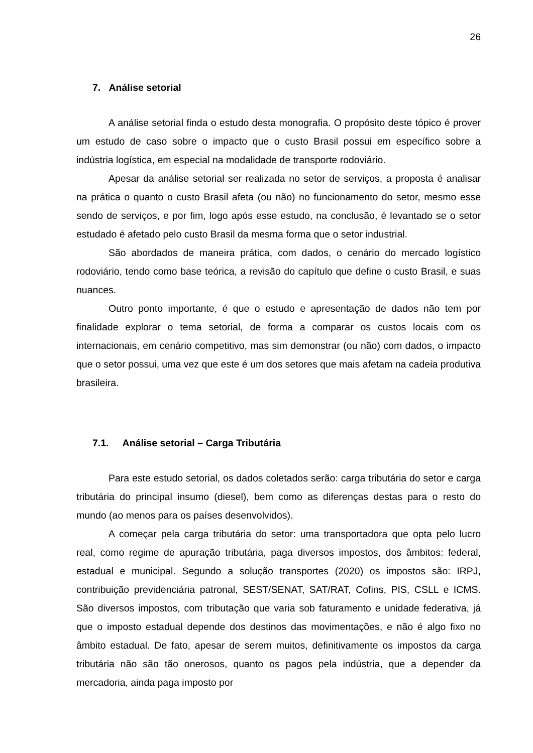26
7. Análise setorial
A análise setorial finda o estudo desta monografia. O propósito deste tópico é prover um estudo de caso sobre o impacto que o custo Brasil possui em específico sobre a indústria logística, em especial na modalidade de transporte rodoviário.
Apesar da análise setorial ser realizada no setor de serviços, a proposta é analisar na prática o quanto o custo Brasil afeta (ou não) no funcionamento do setor, mesmo esse sendo de serviços, e por fim, logo após esse estudo, na conclusão, é levantado se o setor estudado é afetado pelo custo Brasil da mesma forma que o setor industrial.
São abordados de maneira prática, com dados, o cenário do mercado logístico rodoviário, tendo como base teórica, a revisão do capítulo que define o custo Brasil, e suas nuances.
Outro ponto importante, é que o estudo e apresentação de dados não tem por finalidade explorar o tema setorial, de forma a comparar os custos locais com os internacionais, em cenário competitivo, mas sim demonstrar (ou não) com dados, o impacto que o setor possui, uma vez que este é um dos setores que mais afetam na cadeia produtiva brasileira.
7.1. Análise setorial – Carga Tributária
Para este estudo setorial, os dados coletados serão: carga tributária do setor e carga tributária do principal insumo (diesel), bem como as diferenças destas para o resto do mundo (ao menos para os países desenvolvidos).
A começar pela carga tributária do setor: uma transportadora que opta pelo lucro real, como regime de apuração tributária, paga diversos impostos, dos âmbitos: federal, estadual e municipal. Segundo a solução transportes (2020) os impostos são: IRPJ, contribuição previdenciária patronal, SEST/SENAT, SAT/RAT, Cofins, PIS, CSLL e ICMS. São diversos impostos, com tributação que varia sob faturamento e unidade federativa, já que o imposto estadual depende dos destinos das movimentações, e não é algo fixo no âmbito estadual. De fato, apesar de serem muitos, definitivamente os impostos da carga tributária não são tão onerosos, quanto os pagos pela indústria, que a depender da mercadoria, ainda paga imposto por